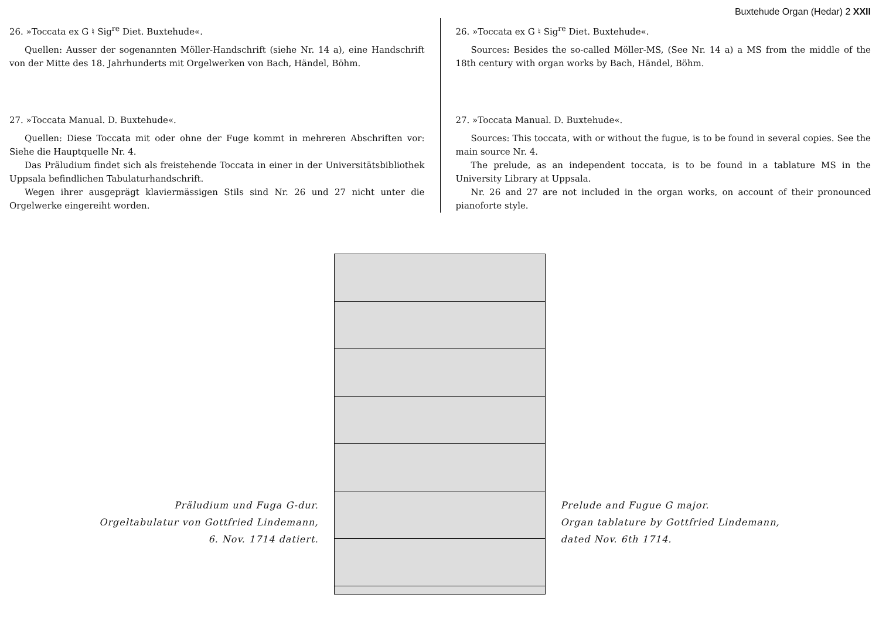Buxtehude Organ (Hedar) 2 XXII
26. »Toccata ex G ♮ Sig<sup>re</sup> Diet. Buxtehude«.
Quellen: Ausser der sogenannten Möller-Handschrift (siehe Nr. 14 a), eine Handschrift von der Mitte des 18. Jahrhunderts mit Orgelwerken von Bach, Händel, Böhm.
27. »Toccata Manual. D. Buxtehude«.
Quellen: Diese Toccata mit oder ohne der Fuge kommt in mehreren Abschriften vor: Siehe die Hauptquelle Nr. 4.
Das Präludium findet sich als freistehende Toccata in einer in der Universitätsbibliothek Uppsala befindlichen Tabulaturhandschrift.
Wegen ihrer ausgeprägt klaviermässigen Stils sind Nr. 26 und 27 nicht unter die Orgelwerke eingereiht worden.
26. »Toccata ex G ♮ Sig<sup>re</sup> Diet. Buxtehude«.
Sources: Besides the so-called Möller-MS, (See Nr. 14 a) a MS from the middle of the 18th century with organ works by Bach, Händel, Böhm.
27. »Toccata Manual. D. Buxtehude«.
Sources: This toccata, with or without the fugue, is to be found in several copies. See the main source Nr. 4.
The prelude, as an independent toccata, is to be found in a tablature MS in the University Library at Uppsala.
Nr. 26 and 27 are not included in the organ works, on account of their pronounced pianoforte style.
Präludium und Fuga G-dur.
Orgeltabulatur von Gottfried Lindemann,
6. Nov. 1714 datiert.
Prelude and Fugue G major.
Organ tablature by Gottfried Lindemann,
dated Nov. 6th 1714.